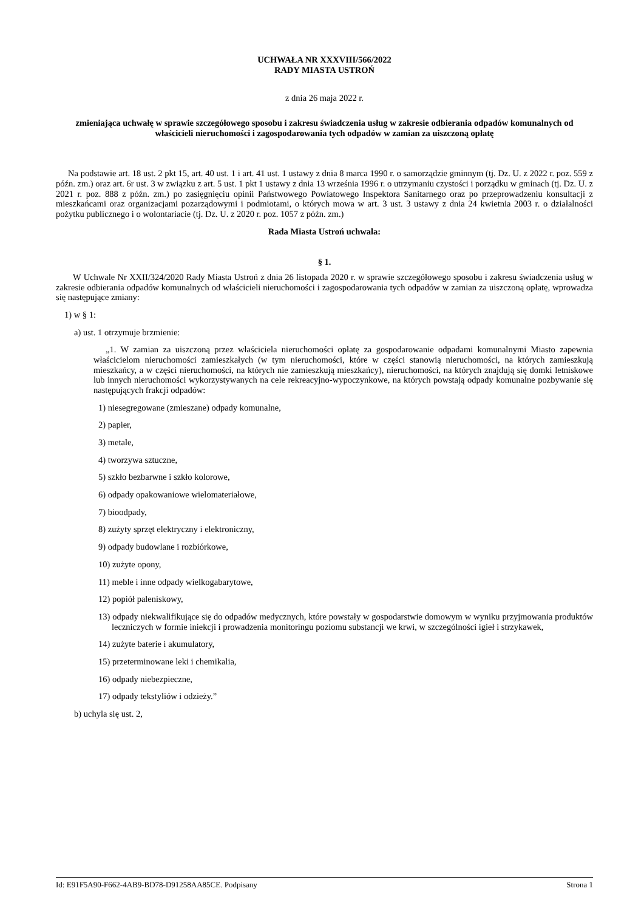UCHWAŁA NR XXXVIII/566/2022
RADY MIASTA USTROŃ
z dnia 26 maja 2022 r.
zmieniająca uchwałę w sprawie szczegółowego sposobu i zakresu świadczenia usług w zakresie odbierania odpadów komunalnych od właścicieli nieruchomości i zagospodarowania tych odpadów w zamian za uiszczoną opłatę
Na podstawie art. 18 ust. 2 pkt 15, art. 40 ust. 1 i art. 41 ust. 1 ustawy z dnia 8 marca 1990 r. o samorządzie gminnym (tj. Dz. U. z 2022 r. poz. 559 z późn. zm.) oraz art. 6r ust. 3 w związku z art. 5 ust. 1 pkt 1 ustawy z dnia 13 września 1996 r. o utrzymaniu czystości i porządku w gminach (tj. Dz. U. z 2021 r. poz. 888 z późn. zm.) po zasięgnięciu opinii Państwowego Powiatowego Inspektora Sanitarnego oraz po przeprowadzeniu konsultacji z mieszkańcami oraz organizacjami pozarządowymi i podmiotami, o których mowa w art. 3 ust. 3 ustawy z dnia 24 kwietnia 2003 r. o działalności pożytku publicznego i o wolontariacie (tj. Dz. U. z 2020 r. poz. 1057 z późn. zm.)
Rada Miasta Ustroń uchwala:
§ 1.
W Uchwale Nr XXII/324/2020 Rady Miasta Ustroń z dnia 26 listopada 2020 r. w sprawie szczegółowego sposobu i zakresu świadczenia usług w zakresie odbierania odpadów komunalnych od właścicieli nieruchomości i zagospodarowania tych odpadów w zamian za uiszczoną opłatę, wprowadza się następujące zmiany:
1) w § 1:
a) ust. 1 otrzymuje brzmienie:
„1. W zamian za uiszczoną przez właściciela nieruchomości opłatę za gospodarowanie odpadami komunalnymi Miasto zapewnia właścicielom nieruchomości zamieszkałych (w tym nieruchomości, które w części stanowią nieruchomości, na których zamieszkują mieszkańcy, a w części nieruchomości, na których nie zamieszkują mieszkańcy), nieruchomości, na których znajdują się domki letniskowe lub innych nieruchomości wykorzystywanych na cele rekreacyjno-wypoczynkowe, na których powstają odpady komunalne pozbywanie się następujących frakcji odpadów:
1) niesegregowane (zmieszane) odpady komunalne,
2) papier,
3) metale,
4) tworzywa sztuczne,
5) szkło bezbarwne i szkło kolorowe,
6) odpady opakowaniowe wielomateriałowe,
7) bioodpady,
8) zużyty sprzęt elektryczny i elektroniczny,
9) odpady budowlane i rozbiórkowe,
10) zużyte opony,
11) meble i inne odpady wielkogabarytowe,
12) popiół paleniskowy,
13) odpady niekwalifikujące się do odpadów medycznych, które powstały w gospodarstwie domowym w wyniku przyjmowania produktów leczniczych w formie iniekcji i prowadzenia monitoringu poziomu substancji we krwi, w szczególności igieł i strzykawek,
14) zużyte baterie i akumulatory,
15) przeterminowane leki i chemikalia,
16) odpady niebezpieczne,
17) odpady tekstyliów i odzieży.”
b) uchyla się ust. 2,
Id: E91F5A90-F662-4AB9-BD78-D91258AA85CE. Podpisany Strona 1